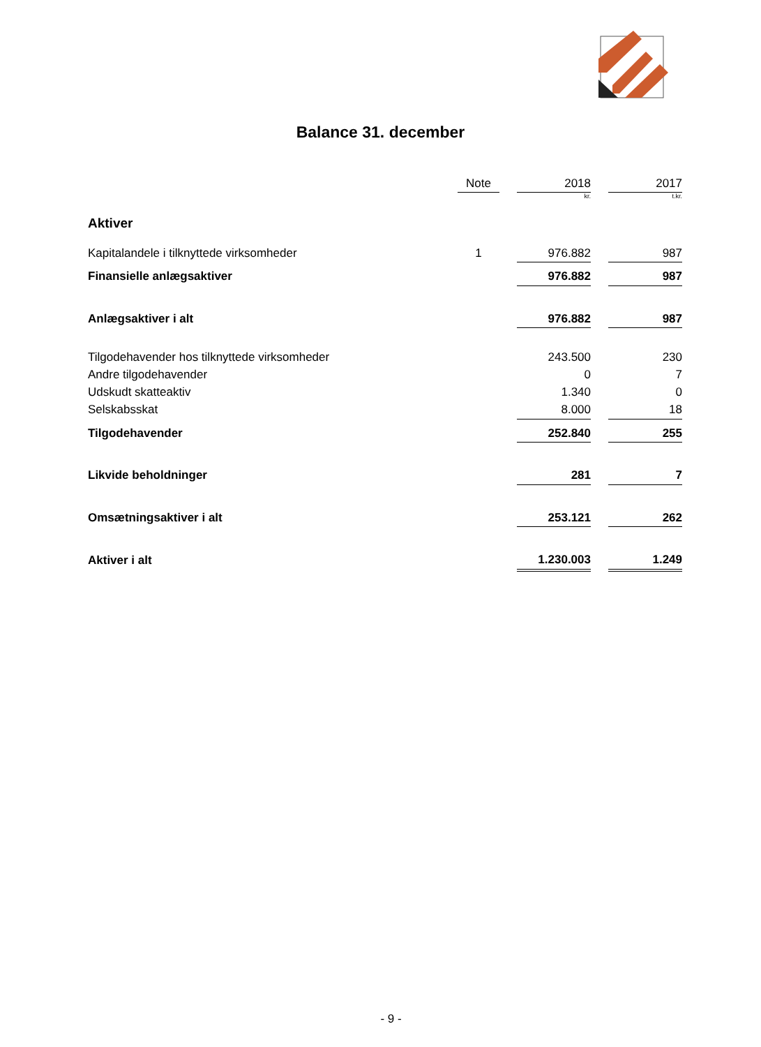Balance 31. december
| | Note | | 2018 | | 2017 |
| | | | kr. | | t.kr. |
| Aktiver | | | | | |
| Kapitalandele i tilknyttede virksomheder | 1 | | 976.882 | | 987 |
| Finansielle anlægsaktiver | | | 976.882 | | 987 |
| Anlægsaktiver i alt | | | 976.882 | | 987 |
| Tilgodehavender hos tilknyttede virksomheder | | | 243.500 | | 230 |
| Andre tilgodehavender | | | 0 | | 7 |
| Udskudt skatteaktiv | | | 1.340 | | 0 |
| Selskabsskat | | | 8.000 | | 18 |
| Tilgodehavender | | | 252.840 | | 255 |
| Likvide beholdninger | | | 281 | | 7 |
| Omsætningsaktiver i alt | | | 253.121 | | 262 |
| Aktiver i alt | | | 1.230.003 | | 1.249 |
- 9 -